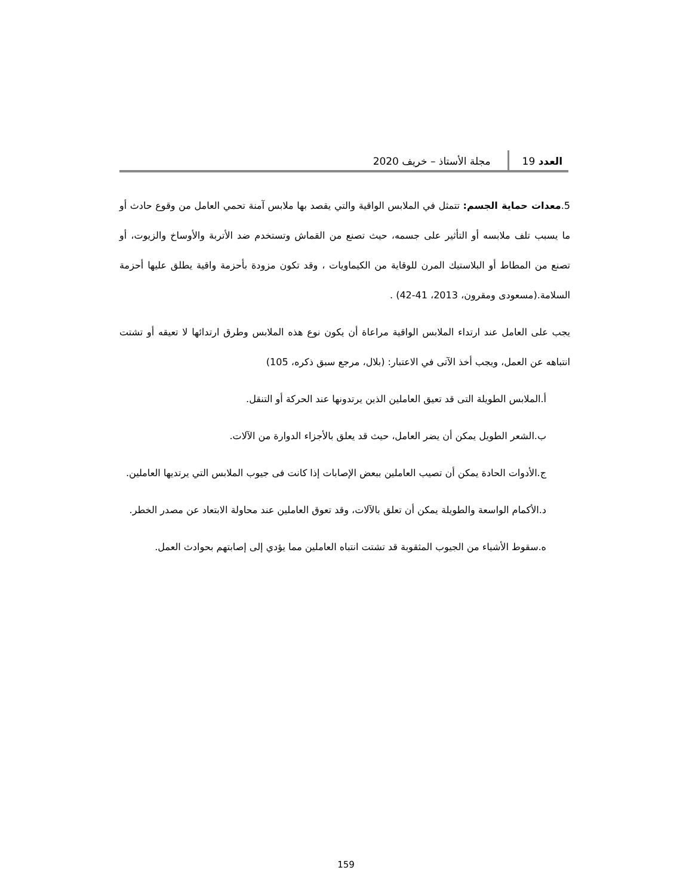العدد 19 مجلة الأستاذ – خريف 2020
5.معدات حماية الجسم: تتمثل في الملابس الواقية والتي يقصد بها ملابس آمنة تحمي العامل من وقوع حادث أو ما يسبب تلف ملابسه أو التأثير على جسمه، حيث تصنع من القماش وتستخدم ضد الأتربة والأوساخ والزيوت، أو تصنع من المطاط أو البلاستيك المرن للوقاية من الكيماويات ، وقد تكون مزودة بأحزمة واقية يطلق عليها أحزمة السلامة.(مسعودى ومقرون، 2013، 41-42) .
يجب على العامل عند ارتداء الملابس الواقية مراعاة أن يكون نوع هذه الملابس وطرق ارتدائها لا تعيقه أو تشتت انتباهه عن العمل، ويجب أخذ الآتى في الاعتبار: (بلال، مرجع سبق ذكره، 105)
أ.الملابس الطويلة التى قد تعيق العاملين الذين يرتدونها عند الحركة أو التنقل.
ب.الشعر الطويل يمكن أن يضر العامل، حيث قد يعلق بالأجزاء الدوارة من الآلات.
ج.الأدوات الحادة يمكن أن تصيب العاملين ببعض الإصابات إذا كانت فى جيوب الملابس التي يرتديها العاملين.
د.الأكمام الواسعة والطويلة يمكن أن تعلق بالآلات، وقد تعوق العاملين عند محاولة الابتعاد عن مصدر الخطر.
ه.سقوط الأشياء من الجيوب المثقوبة قد تشتت انتباه العاملين مما يؤدي إلى إصابتهم بحوادث العمل.
159